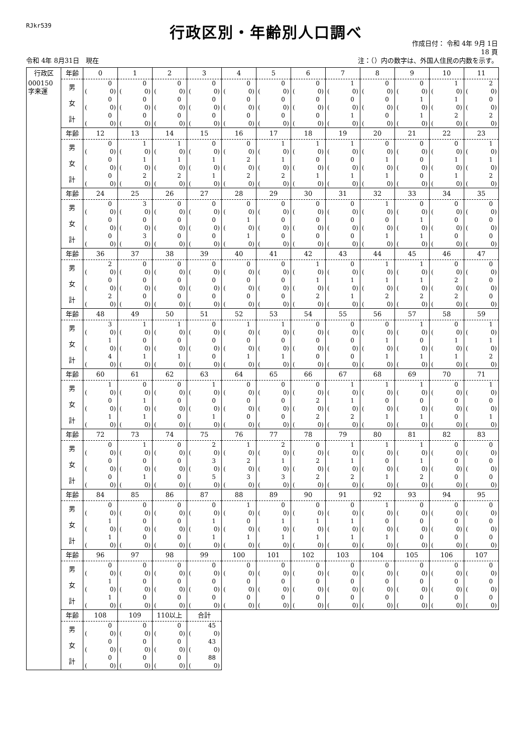RJkr539
行政区別・年齢別人口調べ
作成日付： 令和 4年 9月 1日
18 頁
令和 4年 8月31日　現在 注：（）内の数字は、外国人住民の内数を示す。
| 行政区 | 年齢 | 0 | 1 | 2 | 3 | 4 | 5 | 6 | 7 | 8 | 9 | 10 | 11 |
| 000150 字来運 | 男 | 0 ( 0) | 0 ( 0) | 0 ( 0) | 0 ( 0) | 0 ( 0) | 0 ( 0) | 0 ( 0) | 1 ( 0) | 0 ( 0) | 0 ( 0) | 1 ( 0) | 2 ( 0) |
| | 女 | 0 ( 0) | 0 ( 0) | 0 ( 0) | 0 ( 0) | 0 ( 0) | 0 ( 0) | 0 ( 0) | 0 ( 0) | 0 ( 0) | 1 ( 0) | 1 ( 0) | 0 ( 0) |
| | 計 | 0 ( 0) | 0 ( 0) | 0 ( 0) | 0 ( 0) | 0 ( 0) | 0 ( 0) | 0 ( 0) | 1 ( 0) | 0 ( 0) | 1 ( 0) | 2 ( 0) | 2 ( 0) |
| | 年齢 | 12 | 13 | 14 | 15 | 16 | 17 | 18 | 19 | 20 | 21 | 22 | 23 |
| | 男 | 0 ( 0) | 1 ( 0) | 1 ( 0) | 0 ( 0) | 0 ( 0) | 1 ( 0) | 1 ( 0) | 1 ( 0) | 0 ( 0) | 0 ( 0) | 0 ( 0) | 1 ( 0) |
| | 女 | 0 ( 0) | 1 ( 0) | 1 ( 0) | 1 ( 0) | 2 ( 0) | 1 ( 0) | 0 ( 0) | 0 ( 0) | 1 ( 0) | 0 ( 0) | 1 ( 0) | 1 ( 0) |
| | 計 | 0 ( 0) | 2 ( 0) | 2 ( 0) | 1 ( 0) | 2 ( 0) | 2 ( 0) | 1 ( 0) | 1 ( 0) | 1 ( 0) | 0 ( 0) | 1 ( 0) | 2 ( 0) |
| | 年齢 | 24 | 25 | 26 | 27 | 28 | 29 | 30 | 31 | 32 | 33 | 34 | 35 |
| | 男 | 0 ( 0) | 3 ( 0) | 0 ( 0) | 0 ( 0) | 0 ( 0) | 0 ( 0) | 0 ( 0) | 0 ( 0) | 1 ( 0) | 0 ( 0) | 0 ( 0) | 0 ( 0) |
| | 女 | 0 ( 0) | 0 ( 0) | 0 ( 0) | 0 ( 0) | 1 ( 0) | 0 ( 0) | 0 ( 0) | 0 ( 0) | 0 ( 0) | 1 ( 0) | 0 ( 0) | 0 ( 0) |
| | 計 | 0 ( 0) | 3 ( 0) | 0 ( 0) | 0 ( 0) | 1 ( 0) | 0 ( 0) | 0 ( 0) | 0 ( 0) | 1 ( 0) | 1 ( 0) | 0 ( 0) | 0 ( 0) |
| | 年齢 | 36 | 37 | 38 | 39 | 40 | 41 | 42 | 43 | 44 | 45 | 46 | 47 |
| | 男 | 2 ( 0) | 0 ( 0) | 0 ( 0) | 0 ( 0) | 0 ( 0) | 0 ( 0) | 1 ( 0) | 0 ( 0) | 1 ( 0) | 1 ( 0) | 0 ( 0) | 0 ( 0) |
| | 女 | 0 ( 0) | 0 ( 0) | 0 ( 0) | 0 ( 0) | 0 ( 0) | 0 ( 0) | 1 ( 0) | 1 ( 0) | 1 ( 0) | 1 ( 0) | 2 ( 0) | 0 ( 0) |
| | 計 | 2 ( 0) | 0 ( 0) | 0 ( 0) | 0 ( 0) | 0 ( 0) | 0 ( 0) | 2 ( 0) | 1 ( 0) | 2 ( 0) | 2 ( 0) | 2 ( 0) | 0 ( 0) |
| | 年齢 | 48 | 49 | 50 | 51 | 52 | 53 | 54 | 55 | 56 | 57 | 58 | 59 |
| | 男 | 3 ( 0) | 1 ( 0) | 1 ( 0) | 0 ( 0) | 1 ( 0) | 1 ( 0) | 0 ( 0) | 0 ( 0) | 0 ( 0) | 1 ( 0) | 0 ( 0) | 1 ( 0) |
| | 女 | 1 ( 0) | 0 ( 0) | 0 ( 0) | 0 ( 0) | 0 ( 0) | 0 ( 0) | 0 ( 0) | 0 ( 0) | 1 ( 0) | 0 ( 0) | 1 ( 0) | 1 ( 0) |
| | 計 | 4 ( 0) | 1 ( 0) | 1 ( 0) | 0 ( 0) | 1 ( 0) | 1 ( 0) | 0 ( 0) | 0 ( 0) | 1 ( 0) | 1 ( 0) | 1 ( 0) | 2 ( 0) |
| | 年齢 | 60 | 61 | 62 | 63 | 64 | 65 | 66 | 67 | 68 | 69 | 70 | 71 |
| | 男 | 1 ( 0) | 0 ( 0) | 0 ( 0) | 1 ( 0) | 0 ( 0) | 0 ( 0) | 0 ( 0) | 1 ( 0) | 1 ( 0) | 1 ( 0) | 0 ( 0) | 1 ( 0) |
| | 女 | 0 ( 0) | 1 ( 0) | 0 ( 0) | 0 ( 0) | 0 ( 0) | 0 ( 0) | 2 ( 0) | 1 ( 0) | 0 ( 0) | 0 ( 0) | 0 ( 0) | 0 ( 0) |
| | 計 | 1 ( 0) | 1 ( 0) | 0 ( 0) | 1 ( 0) | 0 ( 0) | 0 ( 0) | 2 ( 0) | 2 ( 0) | 1 ( 0) | 1 ( 0) | 0 ( 0) | 1 ( 0) |
| | 年齢 | 72 | 73 | 74 | 75 | 76 | 77 | 78 | 79 | 80 | 81 | 82 | 83 |
| | 男 | 0 ( 0) | 1 ( 0) | 0 ( 0) | 2 ( 0) | 1 ( 0) | 2 ( 0) | 0 ( 0) | 1 ( 0) | 1 ( 0) | 1 ( 0) | 0 ( 0) | 0 ( 0) |
| | 女 | 0 ( 0) | 0 ( 0) | 0 ( 0) | 3 ( 0) | 2 ( 0) | 1 ( 0) | 2 ( 0) | 1 ( 0) | 0 ( 0) | 1 ( 0) | 0 ( 0) | 0 ( 0) |
| | 計 | 0 ( 0) | 1 ( 0) | 0 ( 0) | 5 ( 0) | 3 ( 0) | 3 ( 0) | 2 ( 0) | 2 ( 0) | 1 ( 0) | 2 ( 0) | 0 ( 0) | 0 ( 0) |
| | 年齢 | 84 | 85 | 86 | 87 | 88 | 89 | 90 | 91 | 92 | 93 | 94 | 95 |
| | 男 | 0 ( 0) | 0 ( 0) | 0 ( 0) | 0 ( 0) | 1 ( 0) | 0 ( 0) | 0 ( 0) | 0 ( 0) | 1 ( 0) | 0 ( 0) | 0 ( 0) | 0 ( 0) |
| | 女 | 1 ( 0) | 0 ( 0) | 0 ( 0) | 1 ( 0) | 0 ( 0) | 1 ( 0) | 1 ( 0) | 1 ( 0) | 0 ( 0) | 0 ( 0) | 0 ( 0) | 0 ( 0) |
| | 計 | 1 ( 0) | 0 ( 0) | 0 ( 0) | 1 ( 0) | 1 ( 0) | 1 ( 0) | 1 ( 0) | 1 ( 0) | 1 ( 0) | 0 ( 0) | 0 ( 0) | 0 ( 0) |
| | 年齢 | 96 | 97 | 98 | 99 | 100 | 101 | 102 | 103 | 104 | 105 | 106 | 107 |
| | 男 | 0 ( 0) | 0 ( 0) | 0 ( 0) | 0 ( 0) | 0 ( 0) | 0 ( 0) | 0 ( 0) | 0 ( 0) | 0 ( 0) | 0 ( 0) | 0 ( 0) | 0 ( 0) |
| | 女 | 1 ( 0) | 0 ( 0) | 0 ( 0) | 0 ( 0) | 0 ( 0) | 0 ( 0) | 0 ( 0) | 0 ( 0) | 0 ( 0) | 0 ( 0) | 0 ( 0) | 0 ( 0) |
| | 計 | 1 ( 0) | 0 ( 0) | 0 ( 0) | 0 ( 0) | 0 ( 0) | 0 ( 0) | 0 ( 0) | 0 ( 0) | 0 ( 0) | 0 ( 0) | 0 ( 0) | 0 ( 0) |
| | 年齢 | 108 | 109 | 110以上 | 合計 | | | | | | | | |
| | 男 | 0 ( 0) | 0 ( 0) | 0 ( 0) | 45 ( 0) | | | | | | | | |
| | 女 | 0 ( 0) | 0 ( 0) | 0 ( 0) | 43 ( 0) | | | | | | | | |
| | 計 | 0 ( 0) | 0 ( 0) | 0 ( 0) | 88 ( 0) | | | | | | | | |